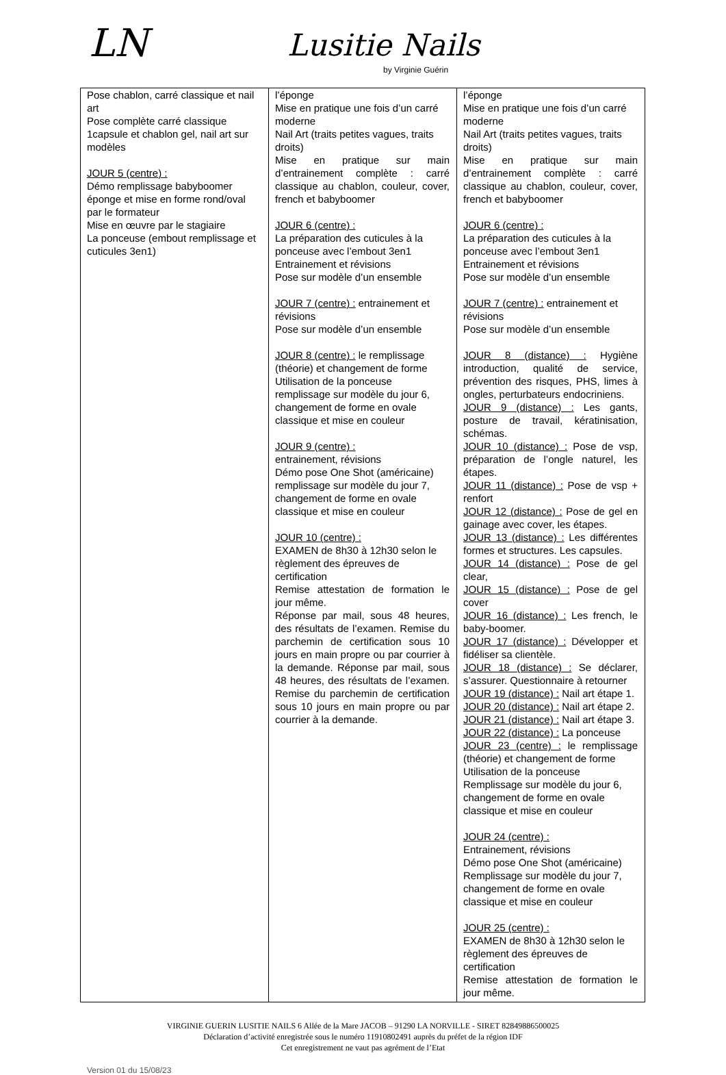LN Lusitie Nails
by Virginie Guérin
| Pose chablon, carré classique et nail art Pose complète carré classique 1capsule et chablon gel, nail art sur modèles JOUR 5 (centre) : Démo remplissage babyboomer éponge et mise en forme rond/oval par le formateur Mise en œuvre par le stagiaire La ponceuse (embout remplissage et cuticules 3en1) | l’éponge Mise en pratique une fois d’un carré moderne Nail Art (traits petites vagues, traits droits) Mise en pratique sur main d’entrainement complète : carré classique au chablon, couleur, cover, french et babyboomer JOUR 6 (centre) : La préparation des cuticules à la ponceuse avec l’embout 3en1 Entrainement et révisions Pose sur modèle d’un ensemble JOUR 7 (centre) : entrainement et révisions Pose sur modèle d’un ensemble JOUR 8 (centre) : le remplissage (théorie) et changement de forme Utilisation de la ponceuse remplissage sur modèle du jour 6, changement de forme en ovale classique et mise en couleur JOUR 9 (centre) : entrainement, révisions Démo pose One Shot (américaine) remplissage sur modèle du jour 7, changement de forme en ovale classique et mise en couleur JOUR 10 (centre) : EXAMEN de 8h30 à 12h30 selon le règlement des épreuves de certification Remise attestation de formation le jour même. Réponse par mail, sous 48 heures, des résultats de l’examen. Remise du parchemin de certification sous 10 jours en main propre ou par courrier à la demande. Réponse par mail, sous 48 heures, des résultats de l’examen. Remise du parchemin de certification sous 10 jours en main propre ou par courrier à la demande. | l’éponge Mise en pratique une fois d’un carré moderne Nail Art (traits petites vagues, traits droits) Mise en pratique sur main d’entrainement complète : carré classique au chablon, couleur, cover, french et babyboomer JOUR 6 (centre) : La préparation des cuticules à la ponceuse avec l’embout 3en1 Entrainement et révisions Pose sur modèle d’un ensemble JOUR 7 (centre) : entrainement et révisions Pose sur modèle d’un ensemble JOUR 8 (distance) : Hygiène introduction, qualité de service, prévention des risques, PHS, limes à ongles, perturbateurs endocriniens. JOUR 9 (distance) : Les gants, posture de travail, kératinisation, schémas. JOUR 10 (distance) : Pose de vsp, préparation de l’ongle naturel, les étapes. JOUR 11 (distance) : Pose de vsp + renfort JOUR 12 (distance) : Pose de gel en gainage avec cover, les étapes. JOUR 13 (distance) : Les différentes formes et structures. Les capsules. JOUR 14 (distance) : Pose de gel clear, JOUR 15 (distance) : Pose de gel cover JOUR 16 (distance) : Les french, le baby-boomer. JOUR 17 (distance) : Développer et fidéliser sa clientèle. JOUR 18 (distance) : Se déclarer, s’assurer. Questionnaire à retourner JOUR 19 (distance) : Nail art étape 1. JOUR 20 (distance) : Nail art étape 2. JOUR 21 (distance) : Nail art étape 3. JOUR 22 (distance) : La ponceuse JOUR 23 (centre) : le remplissage (théorie) et changement de forme Utilisation de la ponceuse Remplissage sur modèle du jour 6, changement de forme en ovale classique et mise en couleur JOUR 24 (centre) : Entrainement, révisions Démo pose One Shot (américaine) Remplissage sur modèle du jour 7, changement de forme en ovale classique et mise en couleur JOUR 25 (centre) : EXAMEN de 8h30 à 12h30 selon le règlement des épreuves de certification Remise attestation de formation le jour même. |
VIRGINIE GUERIN LUSITIE NAILS 6 Allée de la Mare JACOB – 91290 LA NORVILLE - SIRET 82849886500025
Déclaration d’activité enregistrée sous le numéro 11910802491 auprès du préfet de la région IDF
Cet enregistrement ne vaut pas agrément de l’Etat
Version 01 du 15/08/23